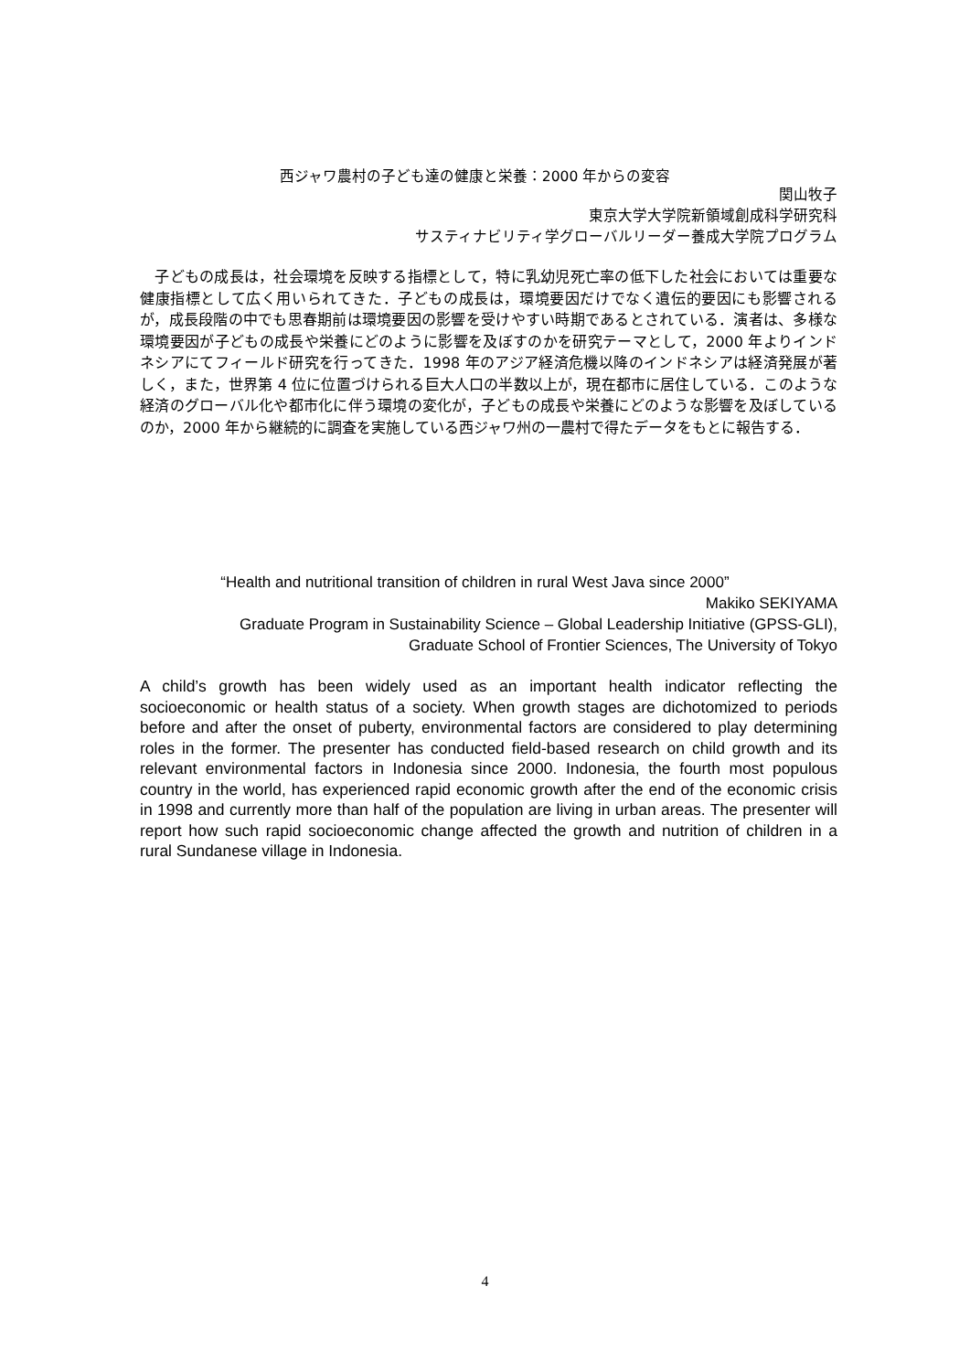西ジャワ農村の子ども達の健康と栄養：2000 年からの変容
関山牧子
東京大学大学院新領域創成科学研究科
サスティナビリティ学グローバルリーダー養成大学院プログラム
　子どもの成長は，社会環境を反映する指標として，特に乳幼児死亡率の低下した社会においては重要な健康指標として広く用いられてきた．子どもの成長は，環境要因だけでなく遺伝的要因にも影響されるが，成長段階の中でも思春期前は環境要因の影響を受けやすい時期であるとされている．演者は、多様な環境要因が子どもの成長や栄養にどのように影響を及ぼすのかを研究テーマとして，2000 年よりインドネシアにてフィールド研究を行ってきた．1998 年のアジア経済危機以降のインドネシアは経済発展が著しく，また，世界第 4 位に位置づけられる巨大人口の半数以上が，現在都市に居住している．このような経済のグローバル化や都市化に伴う環境の変化が，子どもの成長や栄養にどのような影響を及ぼしているのか，2000 年から継続的に調査を実施している西ジャワ州の一農村で得たデータをもとに報告する．
“Health and nutritional transition of children in rural West Java since 2000”
Makiko SEKIYAMA
Graduate Program in Sustainability Science – Global Leadership Initiative (GPSS-GLI),
Graduate School of Frontier Sciences, The University of Tokyo
A child’s growth has been widely used as an important health indicator reflecting the socioeconomic or health status of a society. When growth stages are dichotomized to periods before and after the onset of puberty, environmental factors are considered to play determining roles in the former. The presenter has conducted field-based research on child growth and its relevant environmental factors in Indonesia since 2000. Indonesia, the fourth most populous country in the world, has experienced rapid economic growth after the end of the economic crisis in 1998 and currently more than half of the population are living in urban areas. The presenter will report how such rapid socioeconomic change affected the growth and nutrition of children in a rural Sundanese village in Indonesia.
4